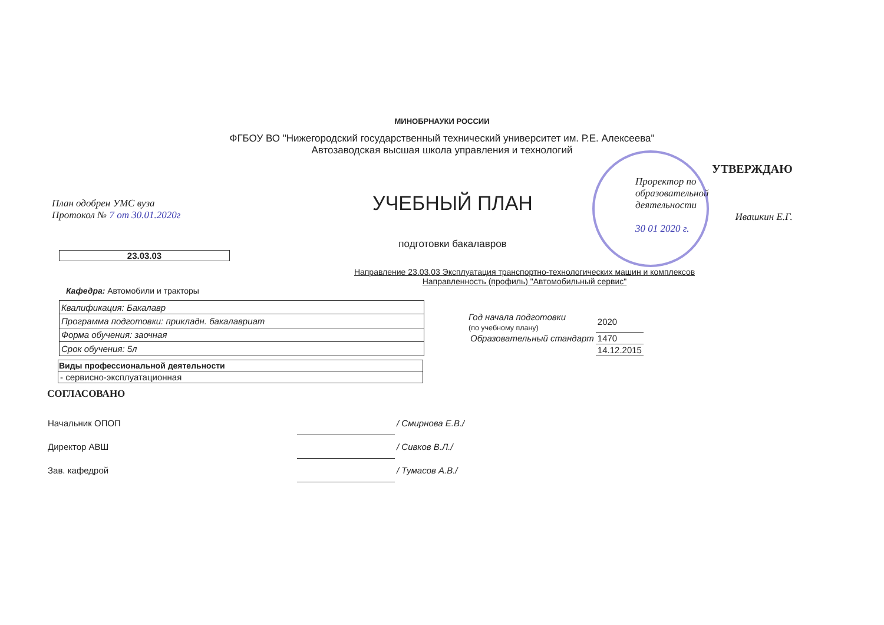МИНОБРНАУКИ РОССИИ
ФГБОУ ВО "Нижегородский государственный технический университет им. Р.Е. Алексеева"
Автозаводская высшая школа управления и технологий
План одобрен УМС вуза
Протокол № 7 от 30.01.2020г
УЧЕБНЫЙ ПЛАН
подготовки бакалавров
УТВЕРЖДАЮ
Проректор по
образовательной
деятельности
Ивашкин Е.Г.
30 01 2020 г.
23.03.03
Направление 23.03.03 Эксплуатация транспортно-технологических машин и комплексов
Направленность (профиль) "Автомобильный сервис"
Кафедра: Автомобили и тракторы
| Квалификация: Бакалавр |
| Программа подготовки: прикладн. бакалавриат |
| Форма обучения: заочная |
| Срок обучения: 5л |
| Год начала подготовки (по учебному плану) | 2020 |
| Образовательный стандарт | 1470 |
| | 14.12.2015 |
| Виды профессиональной деятельности |
| --- |
| - сервисно-эксплуатационная |
СОГЛАСОВАНО
| Начальник ОПОП | | / Смирнова Е.В./ |
| Директор АВШ | | / Сивков В.Л./ |
| Зав. кафедрой | | / Тумасов А.В./ |